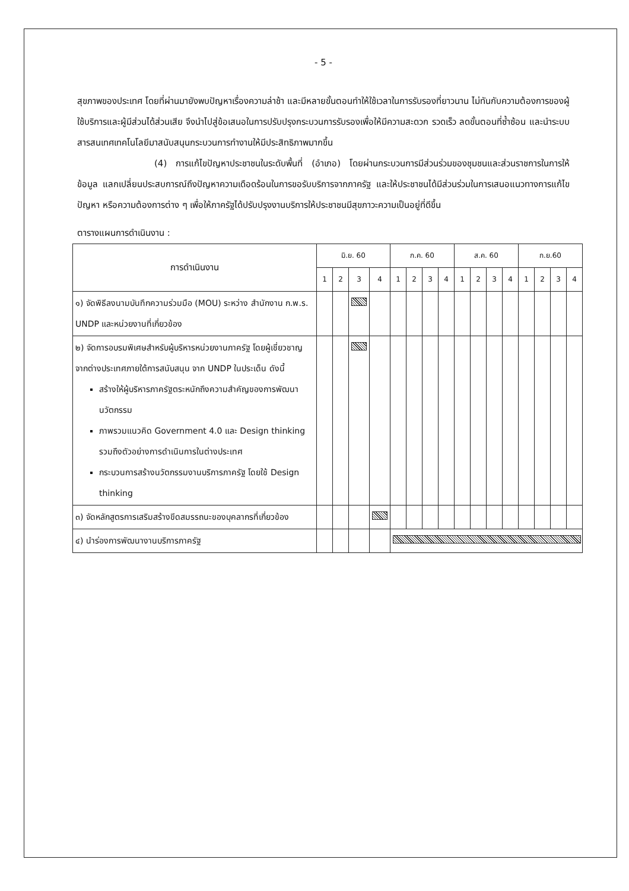- 5 -
สุขภาพของประเทศ โดยที่ผ่านมายังพบปัญหาเรื่องความล่าช้า และมีหลายขั้นตอนทำให้ใช้เวลาในการรับรองที่ยาวนาน ไม่ทันกับความต้องการของผู้ใช้บริการและผู้มีส่วนได้ส่วนเสีย จึงนำไปสู่ข้อเสนอในการปรับปรุงกระบวนการรับรองเพื่อให้มีความสะดวก รวดเร็ว ลดขั้นตอนที่ซ้ำซ้อน และนำระบบสารสนเทศเทคโนโลยีมาสนับสนุนกระบวนการทำงานให้มีประสิทธิภาพมากขึ้น
(4) การแก้ไขปัญหาประชาชนในระดับพื้นที่ (อำเภอ) โดยผ่านกระบวนการมีส่วนร่วมของชุมชนและส่วนราชการในการให้ข้อมูล แลกเปลี่ยนประสบการณ์ถึงปัญหาความเดือดร้อนในการขอรับบริการจากภาครัฐ และให้ประชาชนได้มีส่วนร่วมในการเสนอแนวทางการแก้ไขปัญหา หรือความต้องการต่าง ๆ เพื่อให้ภาครัฐได้ปรับปรุงงานบริการให้ประชาชนมีสุขภาวะความเป็นอยู่ที่ดีขึ้น
ตารางแผนการดำเนินงาน :
| การดำเนินงาน | มิ.ย. 60 | | | | ก.ค. 60 | | | | ส.ค. 60 | | | | ก.ย.60 | | | |
| --- | --- | --- | --- | --- | --- | --- | --- | --- | --- | --- | --- | --- | --- | --- | --- | --- |
| | 1 | 2 | 3 | 4 | 1 | 2 | 3 | 4 | 1 | 2 | 3 | 4 | 1 | 2 | 3 | 4 |
| ๑) จัดพิธีลงนามบันทึกความร่วมมือ (MOU) ระหว่าง สำนักงาน ก.พ.ร. UNDP และหน่วยงานที่เกี่ยวข้อง | | | | | | | | | | | | | | | | |
| ๒) จัดการอบรมพิเศษสำหรับผู้บริหารหน่วยงานภาครัฐ โดยผู้เชี่ยวชาญจากต่างประเทศภายใต้การสนับสนุน จาก UNDP ในประเด็น ดังนี้ สร้างให้ผู้บริหารภาครัฐตระหนักถึงความสำคัญของการพัฒนานวัตกรรม ภาพรวมแนวคิด Government 4.0 และ Design thinking รวมถึงตัวอย่างการดำเนินการในต่างประเทศ กระบวนการสร้างนวัตกรรมงานบริการภาครัฐ โดยใช้ Design thinking | | | | | | | | | | | | | | | | |
| ๓) จัดหลักสูตรการเสริมสร้างขีดสมรรถนะของบุคลากรที่เกี่ยวข้อง | | | | | | | | | | | | | | | | |
| ๔) นำร่องการพัฒนางานบริการภาครัฐ | | | | | | | | | | | | | | | | |